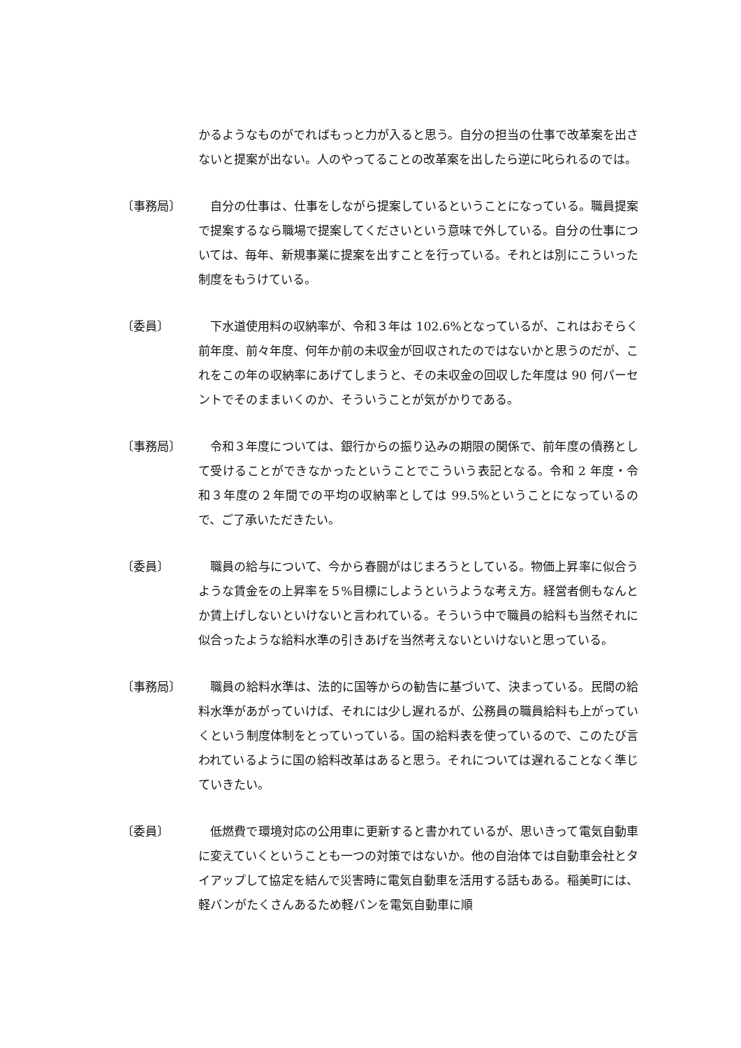かるようなものがでればもっと力が入ると思う。自分の担当の仕事で改革案を出さないと提案が出ない。人のやってることの改革案を出したら逆に叱られるのでは。
〔事務局〕 　自分の仕事は、仕事をしながら提案しているということになっている。職員提案で提案するなら職場で提案してくださいという意味で外している。自分の仕事については、毎年、新規事業に提案を出すことを行っている。それとは別にこういった制度をもうけている。
〔委員〕 　下水道使用料の収納率が、令和３年は 102.6%となっているが、これはおそらく前年度、前々年度、何年か前の未収金が回収されたのではないかと思うのだが、これをこの年の収納率にあげてしまうと、その未収金の回収した年度は 90 何パーセントでそのままいくのか、そういうことが気がかりである。
〔事務局〕 　令和３年度については、銀行からの振り込みの期限の関係で、前年度の債務として受けることができなかったということでこういう表記となる。令和 2 年度・令和３年度の２年間での平均の収納率としては 99.5%ということになっているので、ご了承いただきたい。
〔委員〕 　職員の給与について、今から春闘がはじまろうとしている。物価上昇率に似合うような賃金をの上昇率を５%目標にしようというような考え方。経営者側もなんとか賃上げしないといけないと言われている。そういう中で職員の給料も当然それに似合ったような給料水準の引きあげを当然考えないといけないと思っている。
〔事務局〕 　職員の給料水準は、法的に国等からの勧告に基づいて、決まっている。民間の給料水準があがっていけば、それには少し遅れるが、公務員の職員給料も上がっていくという制度体制をとっていっている。国の給料表を使っているので、このたび言われているように国の給料改革はあると思う。それについては遅れることなく準じていきたい。
〔委員〕 　低燃費で環境対応の公用車に更新すると書かれているが、思いきって電気自動車に変えていくということも一つの対策ではないか。他の自治体では自動車会社とタイアップして協定を結んで災害時に電気自動車を活用する話もある。稲美町には、軽バンがたくさんあるため軽バンを電気自動車に順